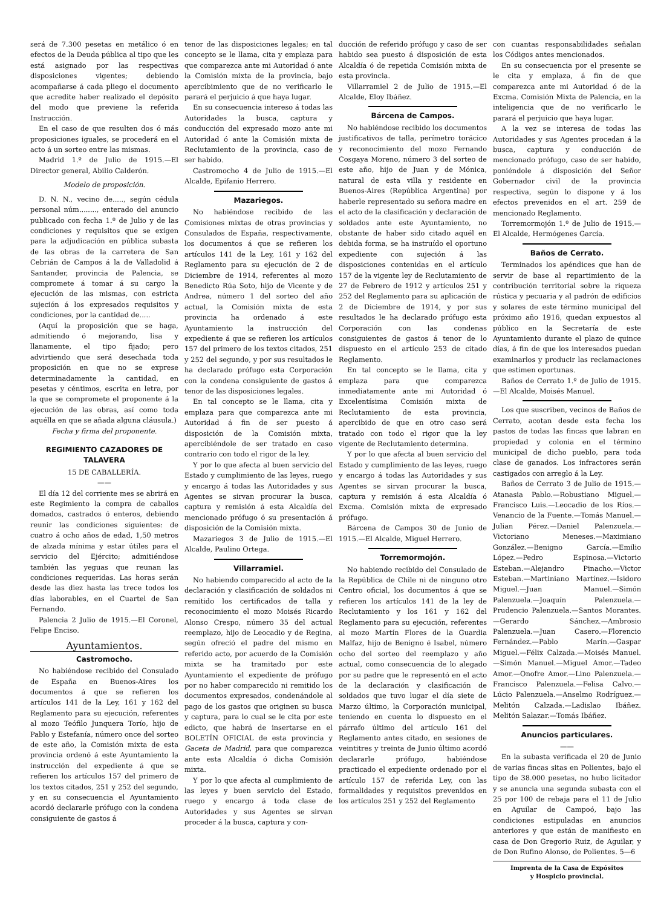será de 7.300 pesetas en metálico ó en efectos de la Deuda pública al tipo que les está asignado por las respectivas disposiciones vigentes; debiendo acompañarse á cada pliego el documento que acredite haber realizado el depósito del modo que previene la referida Instrucción.
En el caso de que resulten dos ó más proposiciones iguales, se procederá en el acto á un sorteo entre las mismas.
Madrid 1.º de Julio de 1915.—El Director general, Abilio Calderón.
Modelo de proposición.
D. N. N., vecino de....., según cédula personal núm........, enterado del anuncio publicado con fecha 1.º de Julio y de las condiciones y requisitos que se exigen para la adjudicación en pública subasta de las obras de la carretera de San Cebrián de Campos á la de Valladolid á Santander, provincia de Palencia, se compromete á tomar á su cargo la ejecución de las mismas, con estricta sujeción á los expresados requisitos y condiciones, por la cantidad de.....
(Aquí la proposición que se haga, admitiendo ó mejorando, lisa y llanamente, el tipo fijado; pero advirtiendo que será desechada toda proposición en que no se exprese determinadamente la cantidad, en pesetas y céntimos, escrita en letra, por la que se compromete el proponente á la ejecución de las obras, así como toda aquélla en que se añada alguna cláusula.)
Fecha y firma del proponente.
REGIMIENTO CAZADORES DE TALAVERA
15 DE CABALLERÍA.
——
El día 12 del corriente mes se abrirá en este Regimiento la compra de caballos domados, castrados ó enteros, debiendo reunir las condiciones siguientes: de cuatro á ocho años de edad, 1,50 metros de alzada mínima y estar útiles para el servicio del Ejército; admitiéndose también las yeguas que reunan las condiciones requeridas. Las horas serán desde las diez hasta las trece todos los días laborables, en el Cuartel de San Fernando.
Palencia 2 Julio de 1915.—El Coronel, Felipe Enciso.
Ayuntamientos.
Castromocho.
No habiéndose recibido del Consulado de España en Buenos-Aires los documentos á que se refieren los artículos 141 de la Ley, 161 y 162 del Reglamento para su ejecución, referentes al mozo Teófilo Junquera Torío, hijo de Pablo y Estefanía, número once del sorteo de este año, la Comisión mixta de esta provincia ordenó á este Ayuntamiento la instrucción del expediente á que se refieren los artículos 157 del primero de los textos citados, 251 y 252 del segundo, y en su consecuencia el Ayuntamiento acordó declararle prófugo con la condena consiguiente de gastos á
tenor de las disposiciones legales; en tal concepto se le llama, cita y emplaza para que comparezca ante mi Autoridad ó ante la Comisión mixta de la provincia, bajo apercibimiento que de no verificarlo le parará el perjuicio á que haya lugar.
En su consecuencia intereso á todas las Autoridades la busca, captura y conducción del expresado mozo ante mi Autoridad ó ante la Comisión mixta de Reclutamiento de la provincia, caso de ser habido.
Castromocho 4 de Julio de 1915.—El Alcalde, Epifanio Herrero.
Mazariegos.
No habiéndose recibido de las Comisiones mixtas de otras provincias y Consulados de España, respectivamente, los documentos á que se refieren los artículos 141 de la Ley, 161 y 162 del Reglamento para su ejecución de 2 de Diciembre de 1914, referentes al mozo Benedicto Rúa Soto, hijo de Vicente y de Andrea, número 1 del sorteo del año actual, la Comisión mixta de esta provincia ha ordenado á este Ayuntamiento la instrucción del expediente á que se refieren los artículos 157 del primero de los textos citados, 251 y 252 del segundo, y por sus resultados le ha declarado prófugo esta Corporación con la condena consiguiente de gastos á tenor de las disposiciones legales.
En tal concepto se le llama, cita y emplaza para que comparezca ante mi Autoridad á fin de ser puesto á disposición de la Comisión mixta, apercibiéndole de ser tratado en caso contrario con todo el rigor de la ley.
Y por lo que afecta al buen servicio del Estado y cumplimiento de las leyes, ruego y encargo á todas las Autoridades y sus Agentes se sirvan procurar la busca, captura y remisión á esta Alcaldía del mencionado prófugo ó su presentación á disposición de la Comisión mixta.
Mazariegos 3 de Julio de 1915.—El Alcalde, Paulino Ortega.
Villarramiel.
No habiendo comparecido al acto de la declaración y clasificación de soldados ni remitido los certificados de talla y reconocimiento el mozo Moisés Ricardo Alonso Crespo, número 35 del actual reemplazo, hijo de Leocadio y de Regina, según ofreció el padre del mismo en referido acto, por acuerdo de la Comisión mixta se ha tramitado por este Ayuntamiento el expediente de prófugo por no haber comparecido ni remitido los documentos expresados, condenándole al pago de los gastos que originen su busca y captura, para lo cual se le cita por este edicto, que habrá de insertarse en el BOLETÍN OFICIAL de esta provincia y Gaceta de Madrid, para que comparezca ante esta Alcaldía ó dicha Comisión mixta.
Y por lo que afecta al cumplimiento de las leyes y buen servicio del Estado, ruego y encargo á toda clase de Autoridades y sus Agentes se sirvan proceder á la busca, captura y con-
ducción de referido prófugo y caso de ser habido sea puesto á disposición de esta Alcaldía ó de repetida Comisión mixta de esta provincia.
Villarramiel 2 de Julio de 1915.—El Alcalde, Eloy Ibáñez.
Bárcena de Campos.
No habiéndose recibido los documentos justificativos de talla, perímetro torácico y reconocimiento del mozo Fernando Cosgaya Moreno, número 3 del sorteo de este año, hijo de Juan y de Mónica, natural de esta villa y residente en Buenos-Aires (República Argentina) por haberle representado su señora madre en el acto de la clasificación y declaración de soldados ante este Ayuntamiento, no obstante de haber sido citado aquél en debida forma, se ha instruído el oportuno expediente con sujeción á las disposiciones contenidas en el artículo 157 de la vigente ley de Reclutamiento de 27 de Febrero de 1912 y artículos 251 y 252 del Reglamento para su aplicación de 2 de Diciembre de 1914, y por sus resultados le ha declarado prófugo esta Corporación con las condenas consiguientes de gastos á tenor de lo dispuesto en el artículo 253 de citado Reglamento.
En tal concepto se le llama, cita y emplaza para que comparezca inmediatamente ante mi Autoridad ó Excelentísima Comisión mixta de Reclutamiento de esta provincia, apercibido de que en otro caso será tratado con todo el rigor que la ley vigente de Reclutamiento determina.
Y por lo que afecta al buen servicio del Estado y cumplimiento de las leyes, ruego y encargo á todas las Autoridades y sus Agentes se sirvan procurar la busca, captura y remisión á esta Alcaldía ó Excma. Comisión mixta de expresado prófugo.
Bárcena de Campos 30 de Junio de 1915.—El Alcalde, Miguel Herrero.
Torremormojón.
No habiendo recibido del Consulado de la República de Chile ni de ninguno otro Centro oficial, los documentos á que se refieren los artículos 141 de la ley de Reclutamiento y los 161 y 162 del Reglamento para su ejecución, referentes al mozo Martín Flores de la Guardia Malfaz, hijo de Benigno é Isabel, número ocho del sorteo del reemplazo y año actual, como consecuencia de lo alegado por su padre que le representó en el acto de la declaración y clasificación de soldados que tuvo lugar el día siete de Marzo último, la Corporación municipal, teniendo en cuenta lo dispuesto en el párrafo último del artículo 161 del Reglamento antes citado, en sesiones de veintitres y treinta de Junio último acordó declararle prófugo, habiéndose practicado el expediente ordenado por el artículo 157 de referida Ley, con las formalidades y requisitos prevenidos en los artículos 251 y 252 del Reglamento
con cuantas responsabilidades señalan los Códigos antes mencionados.
En su consecuencia por el presente se le cita y emplaza, á fin de que comparezca ante mi Autoridad ó de la Excma. Comisión Mixta de Palencia, en la inteligencia que de no verificarlo le parará el perjuicio que haya lugar.
A la vez se interesa de todas las Autoridades y sus Agentes procedan á la busca, captura y conducción de mencionado prófugo, caso de ser habido, poniéndole á disposición del Señor Gobernador civil de la provincia respectiva, según lo dispone y á los efectos prevenidos en el art. 259 de mencionado Reglamento.
Torremormojón 1.º de Julio de 1915.—El Alcalde, Hermógenes García.
Baños de Cerrato.
Terminados los apéndices que han de servir de base al repartimiento de la contribución territorial sobre la riqueza rústica y pecuaria y al padrón de edificios y solares de este término municipal del próximo año 1916, quedan expuestos al público en la Secretaría de este Ayuntamiento durante el plazo de quince días, á fin de que los interesados puedan examinarlos y producir las reclamaciones que estimen oportunas.
Baños de Cerrato 1.º de Julio de 1915.—El Alcalde, Moisés Manuel.
Los que suscriben, vecinos de Baños de Cerrato, acotan desde esta fecha los pastos de todas las fincas que labran en propiedad y colonia en el término municipal de dicho pueblo, para toda clase de ganados. Los infractores serán castigados con arreglo á la Ley.
Baños de Cerrato 3 de Julio de 1915.—Atanasia Pablo.—Robustiano Miguel.—Francisco Luis.—Leocadio de los Ríos.—Venancio de la Fuente.—Tomás Manuel.—Julian Pérez.—Daniel Palenzuela.—Victoriano Meneses.—Maximiano González.—Benigno García.—Emilio López.—Pedro Espinosa.—Victorio Esteban.—Alejandro Pinacho.—Victor Esteban.—Martiniano Martínez.—Isidoro Miguel.—Juan Manuel.—Simón Palenzuela.—Joaquín Palenzuela.—Prudencio Palenzuela.—Santos Morantes.—Gerardo Sánchez.—Ambrosio Palenzuela.—Juan Casero.—Florencio Fernández.—Pablo Marín.—Gaspar Miguel.—Félix Calzada.—Moisés Manuel.—Simón Manuel.—Miguel Amor.—Tadeo Amor.—Onofre Amor.—Lino Palenzuela.—Francisco Palenzuela.—Felisa Calvo.—Lúcio Palenzuela.—Anselmo Rodríguez.—Melitón Calzada.—Ladislao Ibáñez. Melitón Salazar.—Tomás Ibáñez.
Anuncios particulares.
——
En la subasta verificada el 20 de Junio de varias fincas sitas en Polientes, bajo el tipo de 38.000 pesetas, no hubo licitador y se anuncia una segunda subasta con el 25 por 100 de rebaja para el 11 de Julio en Aguilar de Campoó, bajo las condiciones estipuladas en anuncios anteriores y que están de manifiesto en casa de Don Gregorio Ruiz, de Aguilar, y de Don Rufino Alonso, de Polientes. 5—6
Imprenta de la Casa de Expósitos
y Hospicio provincial.